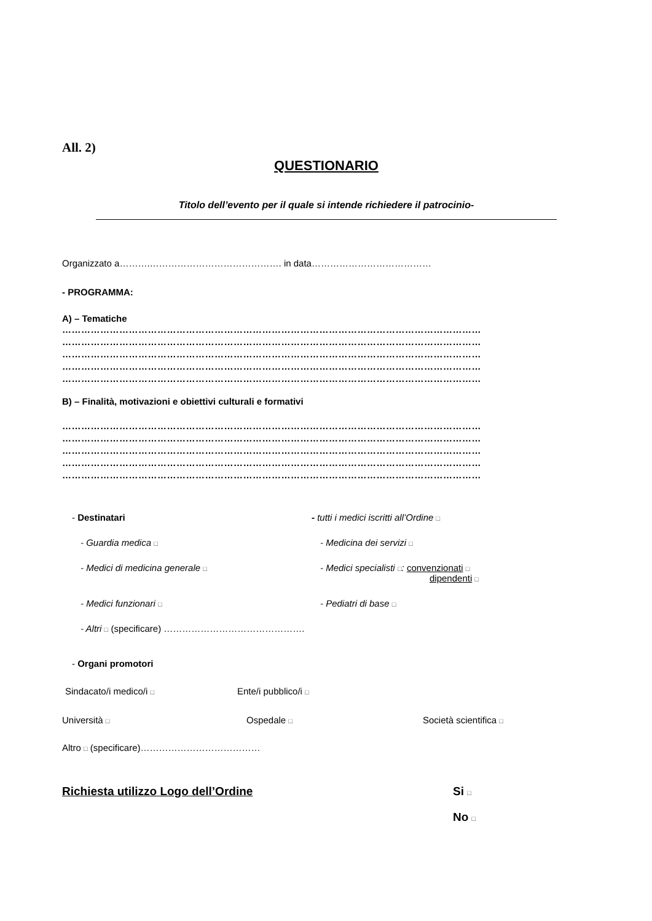All. 2)
QUESTIONARIO
Titolo dell’evento per il quale si intende richiedere il patrocinio-
Organizzato a……….……………………………………. in data…………………………………
- PROGRAMMA:
A) – Tematiche
……………………………………………………………………………………………………………………
……………………………………………………………………………………………………………………
……………………………………………………………………………………………………………………
……………………………………………………………………………………………………………………
……………………………………………………………………………………………………………………
B) – Finalità, motivazioni e obiettivi culturali e formativi
……………………………………………………………………………………………………………………
……………………………………………………………………………………………………………………
……………………………………………………………………………………………………………………
……………………………………………………………………………………………………………………
……………………………………………………………………………………………………………………
- Destinatari - tutti i medici iscritti all’Ordine □
- Guardia medica □
- Medicina dei servizi □
- Medici di medicina generale □
- Medici specialisti □: convenzionati □
dipendenti □
- Medici funzionari □
- Pediatri di base □
- Altri □ (specificare) ……………………………………….
- Organi promotori
Sindacato/i medico/i □
Ente/i pubblico/i □
Università □
Ospedale □
Società scientifica □
Altro □ (specificare)…………………………………
Richiesta utilizzo Logo dell’Ordine Si □
No □